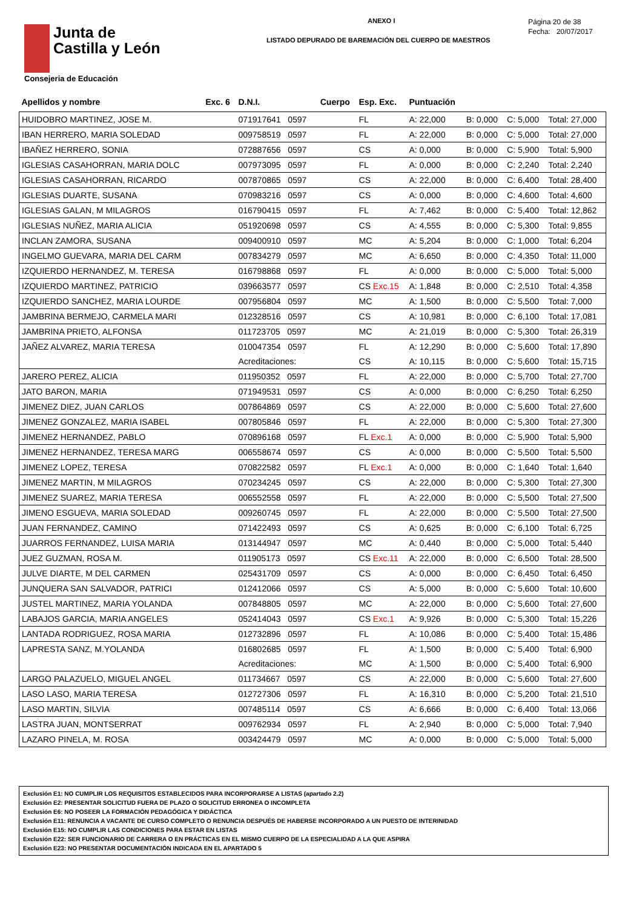Junta de
Castilla y León
Consejeria de Educación
ANEXO I
LISTADO DEPURADO DE BAREMACIÓN DEL CUERPO DE MAESTROS
Página 20 de 38
Fecha: 20/07/2017
| Apellidos y nombre | Exc. 6 | D.N.I. | Cuerpo | Esp. Exc. | Puntuación | | | |
| --- | --- | --- | --- | --- | --- | --- | --- | --- |
| HUIDOBRO MARTINEZ, JOSE M. | | 071917641 0597 | | FL | A: 22,000 | B: 0,000 | C: 5,000 | Total: 27,000 |
| IBAN HERRERO, MARIA SOLEDAD | | 009758519 0597 | | FL | A: 22,000 | B: 0,000 | C: 5,000 | Total: 27,000 |
| IBAÑEZ HERRERO, SONIA | | 072887656 0597 | | CS | A: 0,000 | B: 0,000 | C: 5,900 | Total: 5,900 |
| IGLESIAS CASAHORRAN, MARIA DOLC | | 007973095 0597 | | FL | A: 0,000 | B: 0,000 | C: 2,240 | Total: 2,240 |
| IGLESIAS CASAHORRAN, RICARDO | | 007870865 0597 | | CS | A: 22,000 | B: 0,000 | C: 6,400 | Total: 28,400 |
| IGLESIAS DUARTE, SUSANA | | 070983216 0597 | | CS | A: 0,000 | B: 0,000 | C: 4,600 | Total: 4,600 |
| IGLESIAS GALAN, M MILAGROS | | 016790415 0597 | | FL | A: 7,462 | B: 0,000 | C: 5,400 | Total: 12,862 |
| IGLESIAS NUÑEZ, MARIA ALICIA | | 051920698 0597 | | CS | A: 4,555 | B: 0,000 | C: 5,300 | Total: 9,855 |
| INCLAN ZAMORA, SUSANA | | 009400910 0597 | | MC | A: 5,204 | B: 0,000 | C: 1,000 | Total: 6,204 |
| INGELMO GUEVARA, MARIA DEL CARM | | 007834279 0597 | | MC | A: 6,650 | B: 0,000 | C: 4,350 | Total: 11,000 |
| IZQUIERDO HERNANDEZ, M. TERESA | | 016798868 0597 | | FL | A: 0,000 | B: 0,000 | C: 5,000 | Total: 5,000 |
| IZQUIERDO MARTINEZ, PATRICIO | | 039663577 0597 | | CS Exc.15 | A: 1,848 | B: 0,000 | C: 2,510 | Total: 4,358 |
| IZQUIERDO SANCHEZ, MARIA LOURDE | | 007956804 0597 | | MC | A: 1,500 | B: 0,000 | C: 5,500 | Total: 7,000 |
| JAMBRINA BERMEJO, CARMELA MARI | | 012328516 0597 | | CS | A: 10,981 | B: 0,000 | C: 6,100 | Total: 17,081 |
| JAMBRINA PRIETO, ALFONSA | | 011723705 0597 | | MC | A: 21,019 | B: 0,000 | C: 5,300 | Total: 26,319 |
| JAÑEZ ALVAREZ, MARIA TERESA | | 010047354 0597 | | FL | A: 12,290 | B: 0,000 | C: 5,600 | Total: 17,890 |
| | | Acreditaciones: | | CS | A: 10,115 | B: 0,000 | C: 5,600 | Total: 15,715 |
| JARERO PEREZ, ALICIA | | 011950352 0597 | | FL | A: 22,000 | B: 0,000 | C: 5,700 | Total: 27,700 |
| JATO BARON, MARIA | | 071949531 0597 | | CS | A: 0,000 | B: 0,000 | C: 6,250 | Total: 6,250 |
| JIMENEZ DIEZ, JUAN CARLOS | | 007864869 0597 | | CS | A: 22,000 | B: 0,000 | C: 5,600 | Total: 27,600 |
| JIMENEZ GONZALEZ, MARIA ISABEL | | 007805846 0597 | | FL | A: 22,000 | B: 0,000 | C: 5,300 | Total: 27,300 |
| JIMENEZ HERNANDEZ, PABLO | | 070896168 0597 | | FL Exc.1 | A: 0,000 | B: 0,000 | C: 5,900 | Total: 5,900 |
| JIMENEZ HERNANDEZ, TERESA MARG | | 006558674 0597 | | CS | A: 0,000 | B: 0,000 | C: 5,500 | Total: 5,500 |
| JIMENEZ LOPEZ, TERESA | | 070822582 0597 | | FL Exc.1 | A: 0,000 | B: 0,000 | C: 1,640 | Total: 1,640 |
| JIMENEZ MARTIN, M MILAGROS | | 070234245 0597 | | CS | A: 22,000 | B: 0,000 | C: 5,300 | Total: 27,300 |
| JIMENEZ SUAREZ, MARIA TERESA | | 006552558 0597 | | FL | A: 22,000 | B: 0,000 | C: 5,500 | Total: 27,500 |
| JIMENO ESGUEVA, MARIA SOLEDAD | | 009260745 0597 | | FL | A: 22,000 | B: 0,000 | C: 5,500 | Total: 27,500 |
| JUAN FERNANDEZ, CAMINO | | 071422493 0597 | | CS | A: 0,625 | B: 0,000 | C: 6,100 | Total: 6,725 |
| JUARROS FERNANDEZ, LUISA MARIA | | 013144947 0597 | | MC | A: 0,440 | B: 0,000 | C: 5,000 | Total: 5,440 |
| JUEZ GUZMAN, ROSA M. | | 011905173 0597 | | CS Exc.11 | A: 22,000 | B: 0,000 | C: 6,500 | Total: 28,500 |
| JULVE DIARTE, M DEL CARMEN | | 025431709 0597 | | CS | A: 0,000 | B: 0,000 | C: 6,450 | Total: 6,450 |
| JUNQUERA SAN SALVADOR, PATRICI | | 012412066 0597 | | CS | A: 5,000 | B: 0,000 | C: 5,600 | Total: 10,600 |
| JUSTEL MARTINEZ, MARIA YOLANDA | | 007848805 0597 | | MC | A: 22,000 | B: 0,000 | C: 5,600 | Total: 27,600 |
| LABAJOS GARCIA, MARIA ANGELES | | 052414043 0597 | | CS Exc.1 | A: 9,926 | B: 0,000 | C: 5,300 | Total: 15,226 |
| LANTADA RODRIGUEZ, ROSA MARIA | | 012732896 0597 | | FL | A: 10,086 | B: 0,000 | C: 5,400 | Total: 15,486 |
| LAPRESTA SANZ, M.YOLANDA | | 016802685 0597 | | FL | A: 1,500 | B: 0,000 | C: 5,400 | Total: 6,900 |
| | | Acreditaciones: | | MC | A: 1,500 | B: 0,000 | C: 5,400 | Total: 6,900 |
| LARGO PALAZUELO, MIGUEL ANGEL | | 011734667 0597 | | CS | A: 22,000 | B: 0,000 | C: 5,600 | Total: 27,600 |
| LASO LASO, MARIA TERESA | | 012727306 0597 | | FL | A: 16,310 | B: 0,000 | C: 5,200 | Total: 21,510 |
| LASO MARTIN, SILVIA | | 007485114 0597 | | CS | A: 6,666 | B: 0,000 | C: 6,400 | Total: 13,066 |
| LASTRA JUAN, MONTSERRAT | | 009762934 0597 | | FL | A: 2,940 | B: 0,000 | C: 5,000 | Total: 7,940 |
| LAZARO PINELA, M. ROSA | | 003424479 0597 | | MC | A: 0,000 | B: 0,000 | C: 5,000 | Total: 5,000 |
Exclusión E1: NO CUMPLIR LOS REQUISITOS ESTABLECIDOS PARA INCORPORARSE A LISTAS (apartado 2.2)
Exclusión E2: PRESENTAR SOLICITUD FUERA DE PLAZO O SOLICITUD ERRONEA O INCOMPLETA
Exclusión E6: NO POSEER LA FORMACIÓN PEDAGÓGICA Y DIDÁCTICA
Exclusión E11: RENUNCIA A VACANTE DE CURSO COMPLETO O RENUNCIA DESPUÉS DE HABERSE INCORPORADO A UN PUESTO DE INTERINIDAD
Exclusión E15: NO CUMPLIR LAS CONDICIONES PARA ESTAR EN LISTAS
Exclusión E22: SER FUNCIONARIO DE CARRERA O EN PRÁCTICAS EN EL MISMO CUERPO DE LA ESPECIALIDAD A LA QUE ASPIRA
Exclusión E23: NO PRESENTAR DOCUMENTACIÓN INDICADA EN EL APARTADO 5